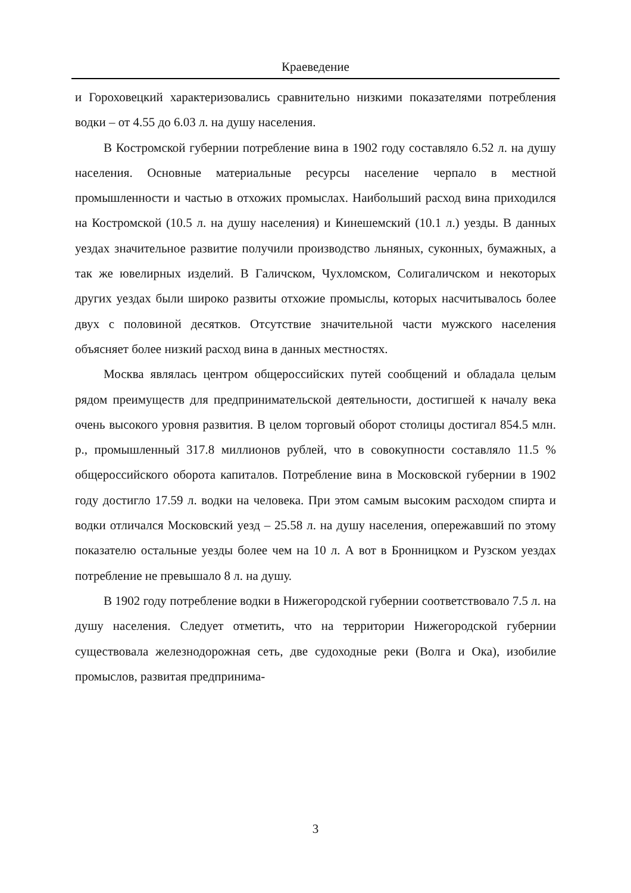Краеведение
и Гороховецкий характеризовались сравнительно низкими показателями потребления водки – от 4.55 до 6.03 л. на душу населения.
В Костромской губернии потребление вина в 1902 году составляло 6.52 л. на душу населения. Основные материальные ресурсы население черпало в местной промышленности и частью в отхожих промыслах. Наибольший расход вина приходился на Костромской (10.5 л. на душу населения) и Кинешемский (10.1 л.) уезды. В данных уездах значительное развитие получили производство льняных, суконных, бумажных, а так же ювелирных изделий. В Галичском, Чухломском, Солигаличском и некоторых других уездах были широко развиты отхожие промыслы, которых насчитывалось более двух с половиной десятков. Отсутствие значительной части мужского населения объясняет более низкий расход вина в данных местностях.
Москва являлась центром общероссийских путей сообщений и обладала целым рядом преимуществ для предпринимательской деятельности, достигшей к началу века очень высокого уровня развития. В целом торговый оборот столицы достигал 854.5 млн. р., промышленный 317.8 миллионов рублей, что в совокупности составляло 11.5 % общероссийского оборота капиталов. Потребление вина в Московской губернии в 1902 году достигло 17.59 л. водки на человека. При этом самым высоким расходом спирта и водки отличался Московский уезд – 25.58 л. на душу населения, опережавший по этому показателю остальные уезды более чем на 10 л. А вот в Бронницком и Рузском уездах потребление не превышало 8 л. на душу.
В 1902 году потребление водки в Нижегородской губернии соответствовало 7.5 л. на душу населения. Следует отметить, что на территории Нижегородской губернии существовала железнодорожная сеть, две судоходные реки (Волга и Ока), изобилие промыслов, развитая предпринима-
3